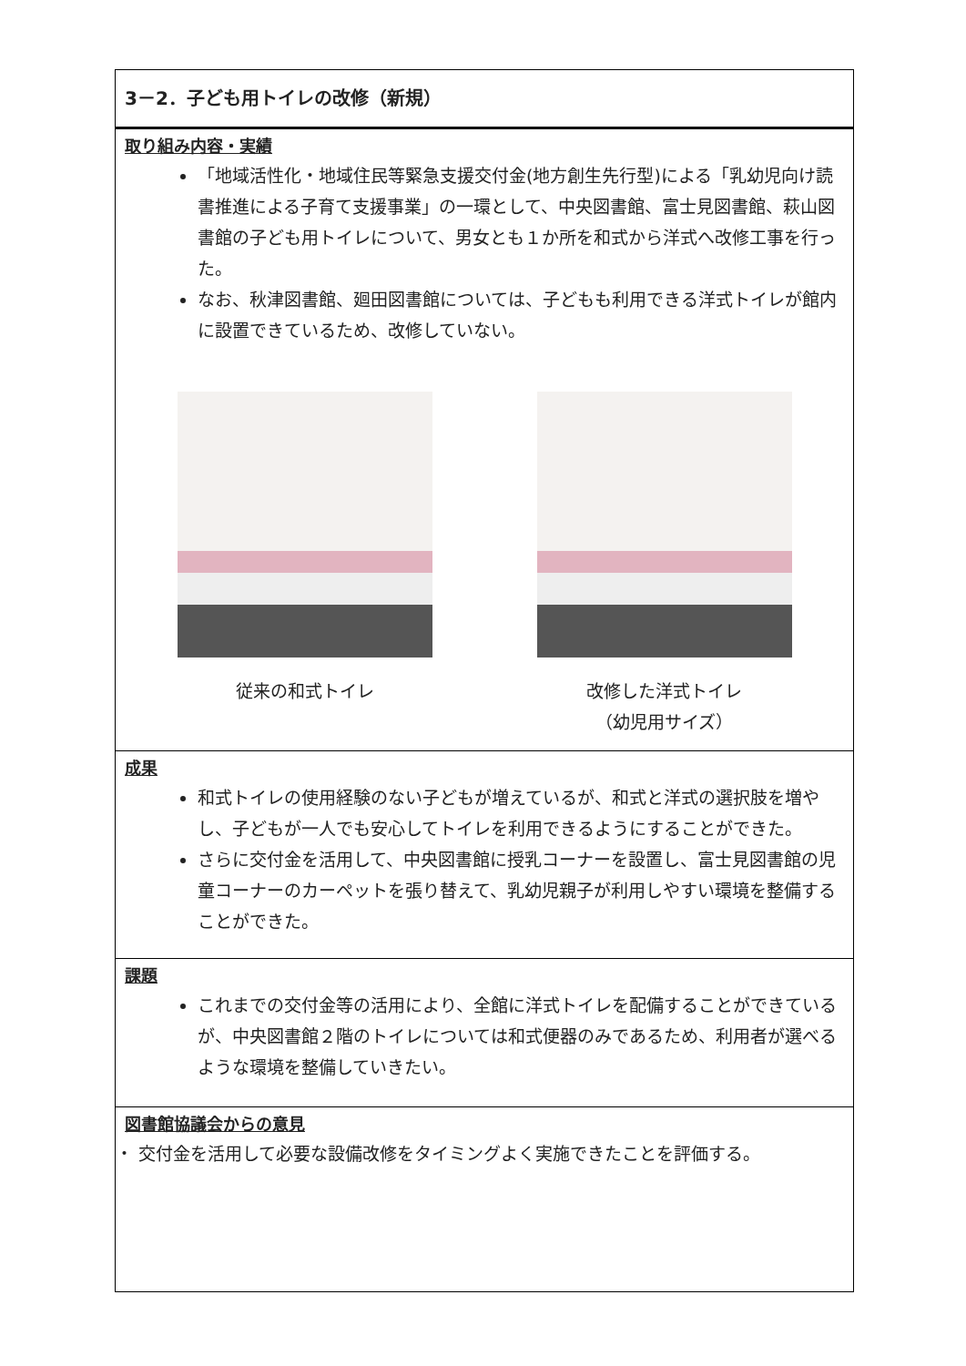| 3－2．子ども用トイレの改修（新規） |
| 取り組み内容・実績 「地域活性化・地域住民等緊急支援交付金(地方創生先行型)による「乳幼児向け読書推進による子育て支援事業」の一環として、中央図書館、富士見図書館、萩山図書館の子ども用トイレについて、男女とも１か所を和式から洋式へ改修工事を行った。 なお、秋津図書館、廻田図書館については、子どもも利用できる洋式トイレが館内に設置できているため、改修していない。 従来の和式トイレ 改修した洋式トイレ （幼児用サイズ） |
| 成果 和式トイレの使用経験のない子どもが増えているが、和式と洋式の選択肢を増やし、子どもが一人でも安心してトイレを利用できるようにすることができた。 さらに交付金を活用して、中央図書館に授乳コーナーを設置し、富士見図書館の児童コーナーのカーペットを張り替えて、乳幼児親子が利用しやすい環境を整備することができた。 |
| 課題 これまでの交付金等の活用により、全館に洋式トイレを配備することができているが、中央図書館２階のトイレについては和式便器のみであるため、利用者が選べるような環境を整備していきたい。 |
| 図書館協議会からの意見 ・ 交付金を活用して必要な設備改修をタイミングよく実施できたことを評価する。 |